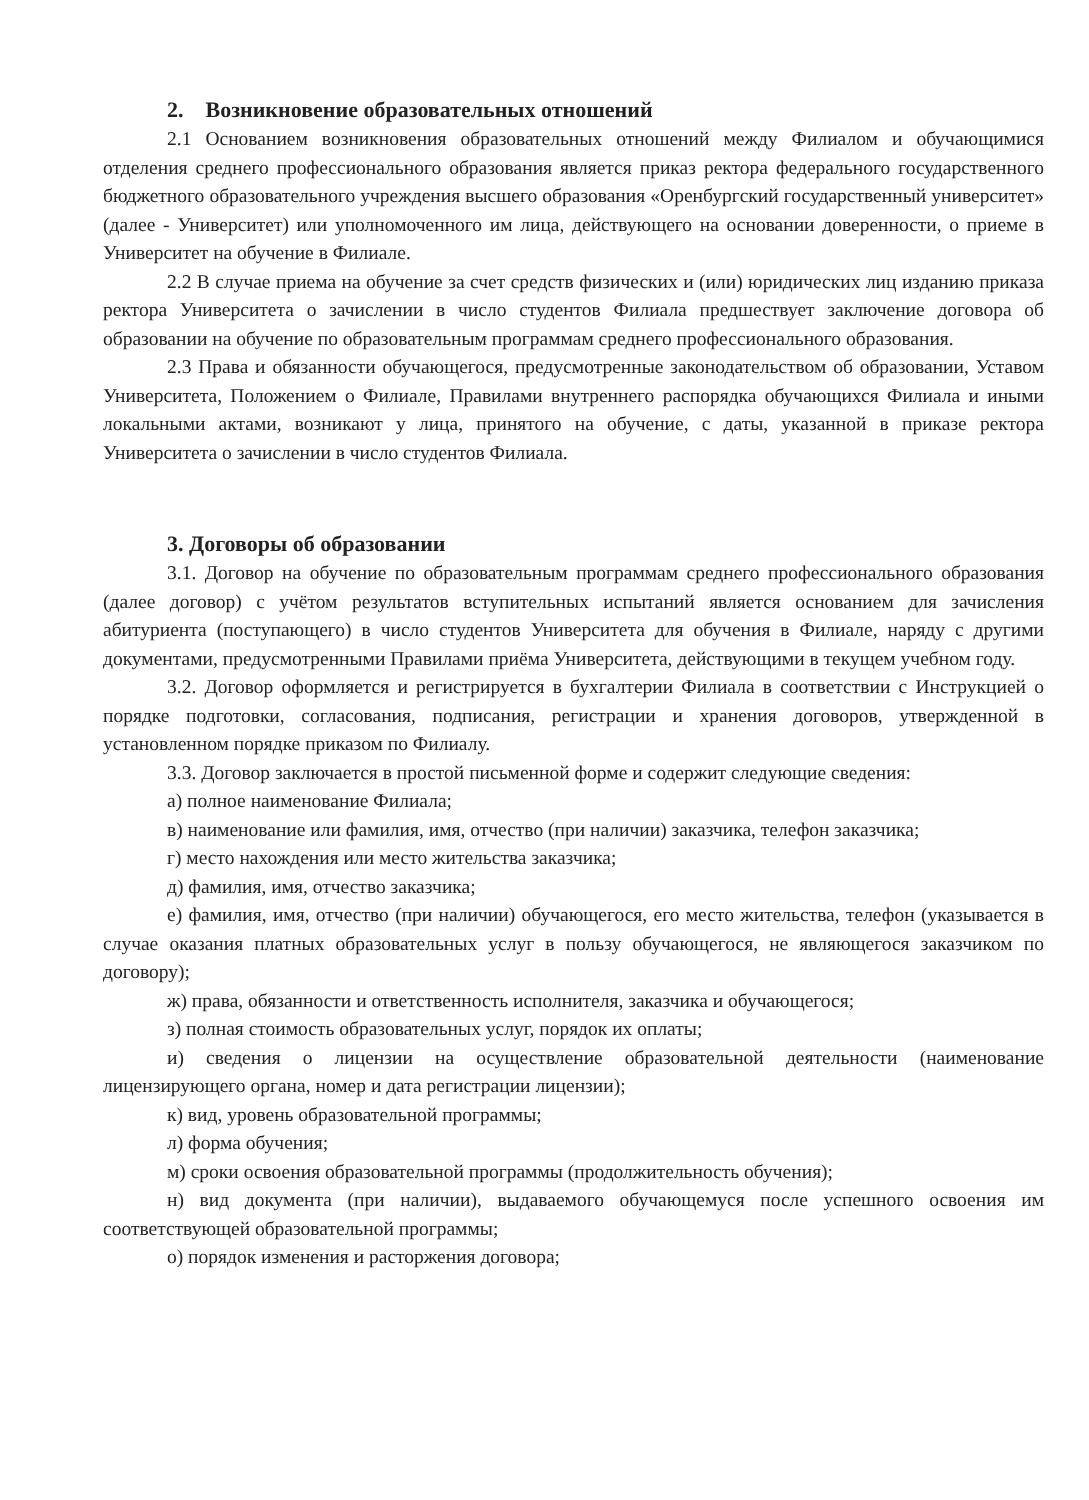2. Возникновение образовательных отношений
2.1 Основанием возникновения образовательных отношений между Филиалом и обучающимися отделения среднего профессионального образования является приказ ректора федерального государственного бюджетного образовательного учреждения высшего образования «Оренбургский государственный университет» (далее - Университет) или уполномоченного им лица, действующего на основании доверенности, о приеме в Университет на обучение в Филиале.
2.2 В случае приема на обучение за счет средств физических и (или) юридических лиц изданию приказа ректора Университета о зачислении в число студентов Филиала предшествует заключение договора об образовании на обучение по образовательным программам среднего профессионального образования.
2.3 Права и обязанности обучающегося, предусмотренные законодательством об образовании, Уставом Университета, Положением о Филиале, Правилами внутреннего распорядка обучающихся Филиала и иными локальными актами, возникают у лица, принятого на обучение, с даты, указанной в приказе ректора Университета о зачислении в число студентов Филиала.
3. Договоры об образовании
3.1. Договор на обучение по образовательным программам среднего профессионального образования (далее договор) с учётом результатов вступительных испытаний является основанием для зачисления абитуриента (поступающего) в число студентов Университета для обучения в Филиале, наряду с другими документами, предусмотренными Правилами приёма Университета, действующими в текущем учебном году.
3.2. Договор оформляется и регистрируется в бухгалтерии Филиала в соответствии с Инструкцией о порядке подготовки, согласования, подписания, регистрации и хранения договоров, утвержденной в установленном порядке приказом по Филиалу.
3.3. Договор заключается в простой письменной форме и содержит следующие сведения:
а) полное наименование Филиала;
в) наименование или фамилия, имя, отчество (при наличии) заказчика, телефон заказчика;
г) место нахождения или место жительства заказчика;
д) фамилия, имя, отчество заказчика;
е) фамилия, имя, отчество (при наличии) обучающегося, его место жительства, телефон (указывается в случае оказания платных образовательных услуг в пользу обучающегося, не являющегося заказчиком по договору);
ж) права, обязанности и ответственность исполнителя, заказчика и обучающегося;
з) полная стоимость образовательных услуг, порядок их оплаты;
и) сведения о лицензии на осуществление образовательной деятельности (наименование лицензирующего органа, номер и дата регистрации лицензии);
к) вид, уровень образовательной программы;
л) форма обучения;
м) сроки освоения образовательной программы (продолжительность обучения);
н) вид документа (при наличии), выдаваемого обучающемуся после успешного освоения им соответствующей образовательной программы;
о) порядок изменения и расторжения договора;